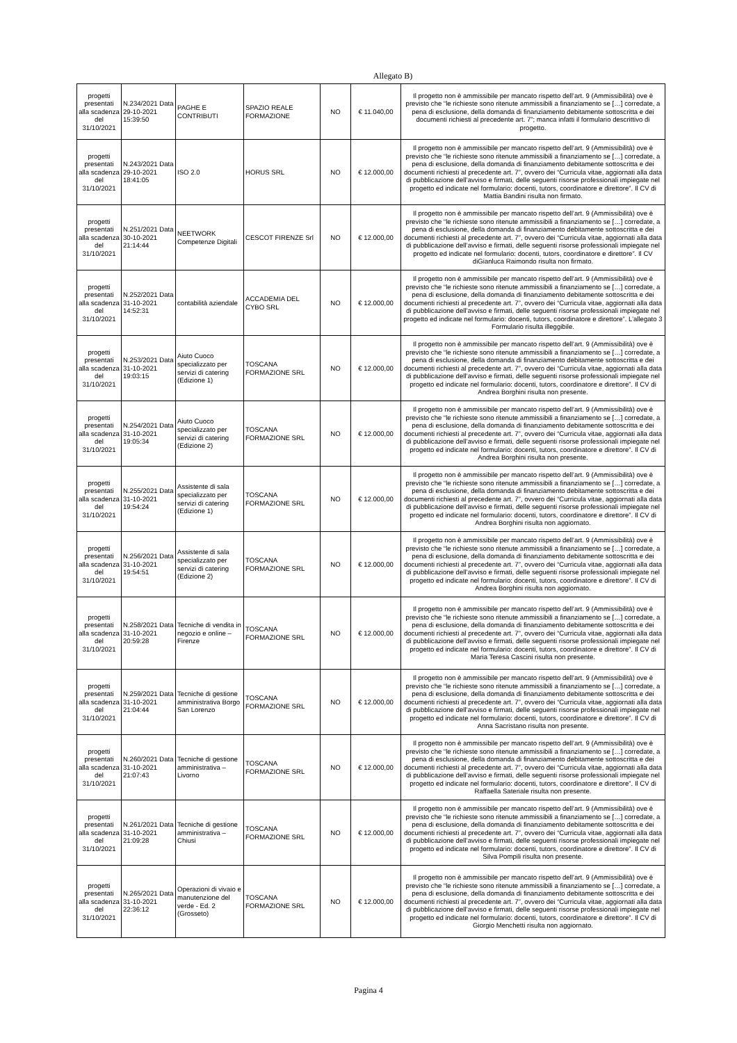Allegato B)
| progetti presentati alla scadenza del 31/10/2021 | N.234/2021 Data 29-10-2021 15:39:50 | PAGHE E CONTRIBUTI | SPAZIO REALE FORMAZIONE | NO | € 11.040,00 | Il progetto non è ammissibile per mancato rispetto dell’art. 9 (Ammissibilità) ove è previsto che “le richieste sono ritenute ammissibili a finanziamento se […] corredate, a pena di esclusione, della domanda di finanziamento debitamente sottoscritta e dei documenti richiesti al precedente art. 7”; manca infatti il formulario descrittivo di progetto. |
| progetti presentati alla scadenza del 31/10/2021 | N.243/2021 Data 29-10-2021 18:41:05 | ISO 2.0 | HORUS SRL | NO | € 12.000,00 | Il progetto non è ammissibile per mancato rispetto dell’art. 9 (Ammissibilità) ove è previsto che “le richieste sono ritenute ammissibili a finanziamento se […] corredate, a pena di esclusione, della domanda di finanziamento debitamente sottoscritta e dei documenti richiesti al precedente art. 7”, ovvero dei “Curricula vitae, aggiornati alla data di pubblicazione dell’avviso e firmati, delle seguenti risorse professionali impiegate nel progetto ed indicate nel formulario: docenti, tutors, coordinatore e direttore”. Il CV di Mattia Bandini risulta non firmato. |
| progetti presentati alla scadenza del 31/10/2021 | N.251/2021 Data 30-10-2021 21:14:44 | NEETWORK Competenze Digitali | CESCOT FIRENZE Srl | NO | € 12.000,00 | Il progetto non è ammissibile per mancato rispetto dell’art. 9 (Ammissibilità) ove è previsto che “le richieste sono ritenute ammissibili a finanziamento se […] corredate, a pena di esclusione, della domanda di finanziamento debitamente sottoscritta e dei documenti richiesti al precedente art. 7”, ovvero dei “Curricula vitae, aggiornati alla data di pubblicazione dell’avviso e firmati, delle seguenti risorse professionali impiegate nel progetto ed indicate nel formulario: docenti, tutors, coordinatore e direttore”. Il CV diGianluca Raimondo risulta non firmato. |
| progetti presentati alla scadenza del 31/10/2021 | N.252/2021 Data 31-10-2021 14:52:31 | contabilità aziendale | ACCADEMIA DEL CYBO SRL | NO | € 12.000,00 | Il progetto non è ammissibile per mancato rispetto dell’art. 9 (Ammissibilità) ove è previsto che “le richieste sono ritenute ammissibili a finanziamento se […] corredate, a pena di esclusione, della domanda di finanziamento debitamente sottoscritta e dei documenti richiesti al precedente art. 7”, ovvero dei “Curricula vitae, aggiornati alla data di pubblicazione dell’avviso e firmati, delle seguenti risorse professionali impiegate nel progetto ed indicate nel formulario: docenti, tutors, coordinatore e direttore”. L’allegato 3 Formulario risulta illeggibile. |
| progetti presentati alla scadenza del 31/10/2021 | N.253/2021 Data 31-10-2021 19:03:15 | Aiuto Cuoco specializzato per servizi di catering (Edizione 1) | TOSCANA FORMAZIONE SRL | NO | € 12.000,00 | Il progetto non è ammissibile per mancato rispetto dell’art. 9 (Ammissibilità) ove è previsto che “le richieste sono ritenute ammissibili a finanziamento se […] corredate, a pena di esclusione, della domanda di finanziamento debitamente sottoscritta e dei documenti richiesti al precedente art. 7”, ovvero dei “Curricula vitae, aggiornati alla data di pubblicazione dell’avviso e firmati, delle seguenti risorse professionali impiegate nel progetto ed indicate nel formulario: docenti, tutors, coordinatore e direttore”. Il CV di Andrea Borghini risulta non presente. |
| progetti presentati alla scadenza del 31/10/2021 | N.254/2021 Data 31-10-2021 19:05:34 | Aiuto Cuoco specializzato per servizi di catering (Edizione 2) | TOSCANA FORMAZIONE SRL | NO | € 12.000,00 | Il progetto non è ammissibile per mancato rispetto dell’art. 9 (Ammissibilità) ove è previsto che “le richieste sono ritenute ammissibili a finanziamento se […] corredate, a pena di esclusione, della domanda di finanziamento debitamente sottoscritta e dei documenti richiesti al precedente art. 7”, ovvero dei “Curricula vitae, aggiornati alla data di pubblicazione dell’avviso e firmati, delle seguenti risorse professionali impiegate nel progetto ed indicate nel formulario: docenti, tutors, coordinatore e direttore”. Il CV di Andrea Borghini risulta non presente. |
| progetti presentati alla scadenza del 31/10/2021 | N.255/2021 Data 31-10-2021 19:54:24 | Assistente di sala specializzato per servizi di catering (Edizione 1) | TOSCANA FORMAZIONE SRL | NO | € 12.000,00 | Il progetto non è ammissibile per mancato rispetto dell’art. 9 (Ammissibilità) ove è previsto che “le richieste sono ritenute ammissibili a finanziamento se […] corredate, a pena di esclusione, della domanda di finanziamento debitamente sottoscritta e dei documenti richiesti al precedente art. 7”, ovvero dei “Curricula vitae, aggiornati alla data di pubblicazione dell’avviso e firmati, delle seguenti risorse professionali impiegate nel progetto ed indicate nel formulario: docenti, tutors, coordinatore e direttore”. Il CV di Andrea Borghini risulta non aggiornato. |
| progetti presentati alla scadenza del 31/10/2021 | N.256/2021 Data 31-10-2021 19:54:51 | Assistente di sala specializzato per servizi di catering (Edizione 2) | TOSCANA FORMAZIONE SRL | NO | € 12.000,00 | Il progetto non è ammissibile per mancato rispetto dell’art. 9 (Ammissibilità) ove è previsto che “le richieste sono ritenute ammissibili a finanziamento se […] corredate, a pena di esclusione, della domanda di finanziamento debitamente sottoscritta e dei documenti richiesti al precedente art. 7”, ovvero dei “Curricula vitae, aggiornati alla data di pubblicazione dell’avviso e firmati, delle seguenti risorse professionali impiegate nel progetto ed indicate nel formulario: docenti, tutors, coordinatore e direttore”. Il CV di Andrea Borghini risulta non aggiornato. |
| progetti presentati alla scadenza del 31/10/2021 | N.258/2021 Data 31-10-2021 20:59:28 | Tecniche di vendita in negozio e online – Firenze | TOSCANA FORMAZIONE SRL | NO | € 12.000,00 | Il progetto non è ammissibile per mancato rispetto dell’art. 9 (Ammissibilità) ove è previsto che “le richieste sono ritenute ammissibili a finanziamento se […] corredate, a pena di esclusione, della domanda di finanziamento debitamente sottoscritta e dei documenti richiesti al precedente art. 7”, ovvero dei “Curricula vitae, aggiornati alla data di pubblicazione dell’avviso e firmati, delle seguenti risorse professionali impiegate nel progetto ed indicate nel formulario: docenti, tutors, coordinatore e direttore”. Il CV di Maria Teresa Cascini risulta non presente. |
| progetti presentati alla scadenza del 31/10/2021 | N.259/2021 Data 31-10-2021 21:04:44 | Tecniche di gestione amministrativa Borgo San Lorenzo | TOSCANA FORMAZIONE SRL | NO | € 12.000,00 | Il progetto non è ammissibile per mancato rispetto dell’art. 9 (Ammissibilità) ove è previsto che “le richieste sono ritenute ammissibili a finanziamento se […] corredate, a pena di esclusione, della domanda di finanziamento debitamente sottoscritta e dei documenti richiesti al precedente art. 7”, ovvero dei “Curricula vitae, aggiornati alla data di pubblicazione dell’avviso e firmati, delle seguenti risorse professionali impiegate nel progetto ed indicate nel formulario: docenti, tutors, coordinatore e direttore”. Il CV di Anna Sacristano risulta non presente. |
| progetti presentati alla scadenza del 31/10/2021 | N.260/2021 Data 31-10-2021 21:07:43 | Tecniche di gestione amministrativa – Livorno | TOSCANA FORMAZIONE SRL | NO | € 12.000,00 | Il progetto non è ammissibile per mancato rispetto dell’art. 9 (Ammissibilità) ove è previsto che “le richieste sono ritenute ammissibili a finanziamento se […] corredate, a pena di esclusione, della domanda di finanziamento debitamente sottoscritta e dei documenti richiesti al precedente art. 7”, ovvero dei “Curricula vitae, aggiornati alla data di pubblicazione dell’avviso e firmati, delle seguenti risorse professionali impiegate nel progetto ed indicate nel formulario: docenti, tutors, coordinatore e direttore”. Il CV di Raffaella Sateriale risulta non presente. |
| progetti presentati alla scadenza del 31/10/2021 | N.261/2021 Data 31-10-2021 21:09:28 | Tecniche di gestione amministrativa – Chiusi | TOSCANA FORMAZIONE SRL | NO | € 12.000,00 | Il progetto non è ammissibile per mancato rispetto dell’art. 9 (Ammissibilità) ove è previsto che “le richieste sono ritenute ammissibili a finanziamento se […] corredate, a pena di esclusione, della domanda di finanziamento debitamente sottoscritta e dei documenti richiesti al precedente art. 7”, ovvero dei “Curricula vitae, aggiornati alla data di pubblicazione dell’avviso e firmati, delle seguenti risorse professionali impiegate nel progetto ed indicate nel formulario: docenti, tutors, coordinatore e direttore”. Il CV di Silva Pompili risulta non presente. |
| progetti presentati alla scadenza del 31/10/2021 | N.265/2021 Data 31-10-2021 22:36:12 | Operazioni di vivaio e manutenzione del verde - Ed. 2 (Grosseto) | TOSCANA FORMAZIONE SRL | NO | € 12.000,00 | Il progetto non è ammissibile per mancato rispetto dell’art. 9 (Ammissibilità) ove è previsto che “le richieste sono ritenute ammissibili a finanziamento se […] corredate, a pena di esclusione, della domanda di finanziamento debitamente sottoscritta e dei documenti richiesti al precedente art. 7”, ovvero dei “Curricula vitae, aggiornati alla data di pubblicazione dell’avviso e firmati, delle seguenti risorse professionali impiegate nel progetto ed indicate nel formulario: docenti, tutors, coordinatore e direttore”. Il CV di Giorgio Menchetti risulta non aggiornato. |
Pagina 4